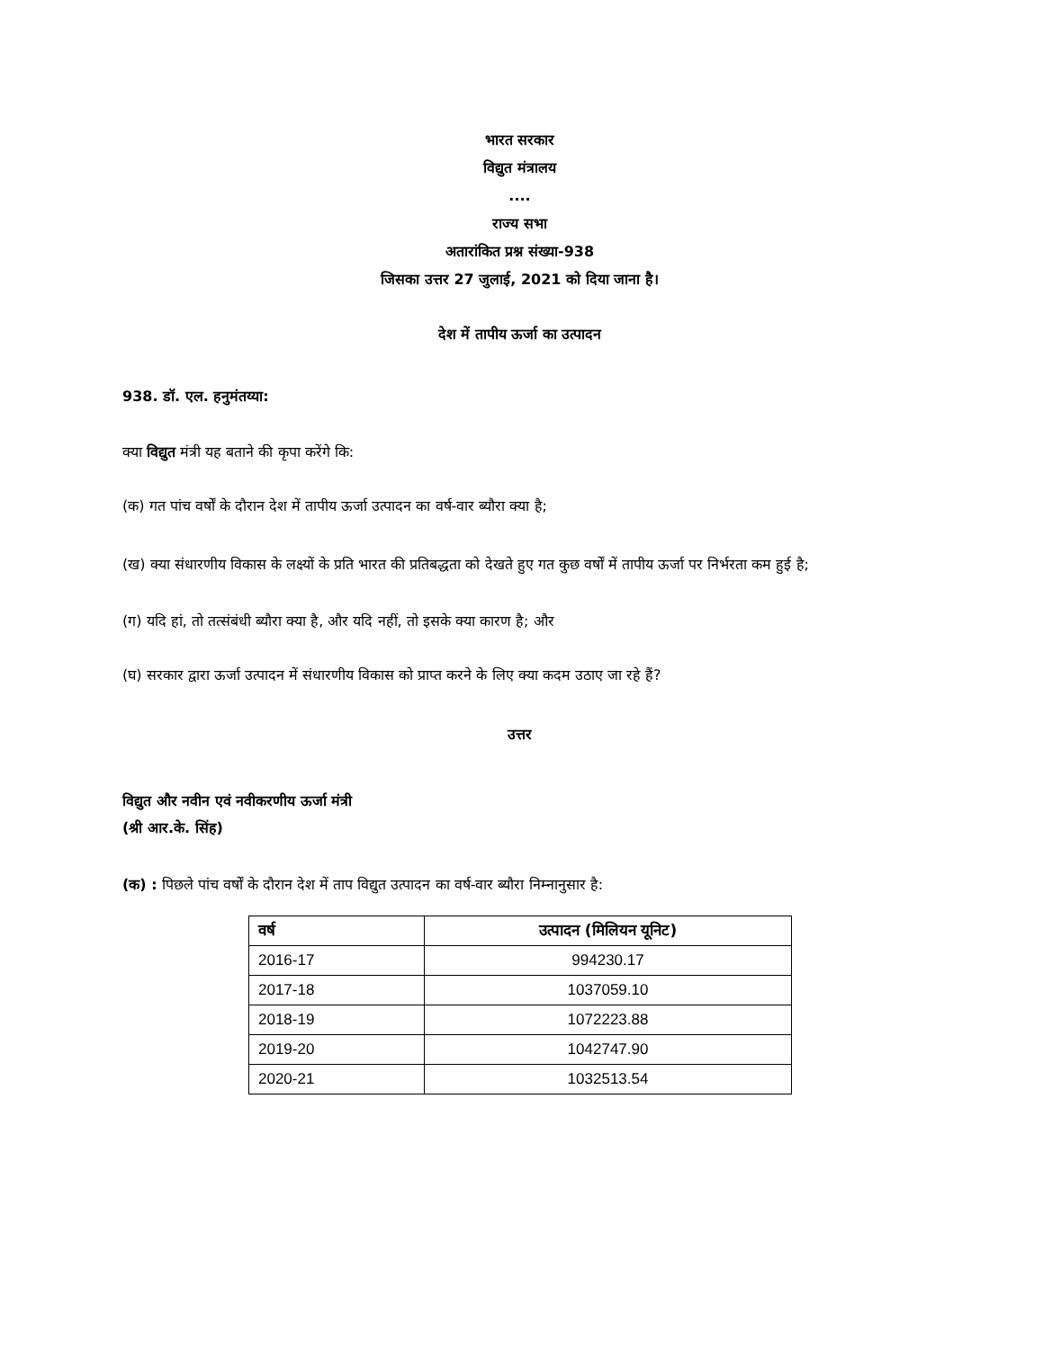भारत सरकार
विद्युत मंत्रालय
....
राज्य सभा
अतारांकित प्रश्न संख्या-938
जिसका उत्तर 27 जुलाई, 2021 को दिया जाना है।
देश में तापीय ऊर्जा का उत्पादन
938. डॉ. एल. हनुमंतय्या:
क्या विद्युत मंत्री यह बताने की कृपा करेंगे कि:
(क) गत पांच वर्षों के दौरान देश में तापीय ऊर्जा उत्पादन का वर्ष-वार ब्यौरा क्या है;
(ख) क्या संधारणीय विकास के लक्ष्यों के प्रति भारत की प्रतिबद्धता को देखते हुए गत कुछ वर्षों में तापीय ऊर्जा पर निर्भरता कम हुई है;
(ग) यदि हां, तो तत्संबंधी ब्यौरा क्या है, और यदि नहीं, तो इसके क्या कारण है; और
(घ) सरकार द्वारा ऊर्जा उत्पादन में संधारणीय विकास को प्राप्त करने के लिए क्या कदम उठाए जा रहे हैं?
उत्तर
विद्युत और नवीन एवं नवीकरणीय ऊर्जा मंत्री
(श्री आर.के. सिंह)
(क) : पिछले पांच वर्षों के दौरान देश में ताप विद्युत उत्पादन का वर्ष-वार ब्यौरा निम्नानुसार है:
| वर्ष | उत्पादन (मिलियन यूनिट) |
| --- | --- |
| 2016-17 | 994230.17 |
| 2017-18 | 1037059.10 |
| 2018-19 | 1072223.88 |
| 2019-20 | 1042747.90 |
| 2020-21 | 1032513.54 |